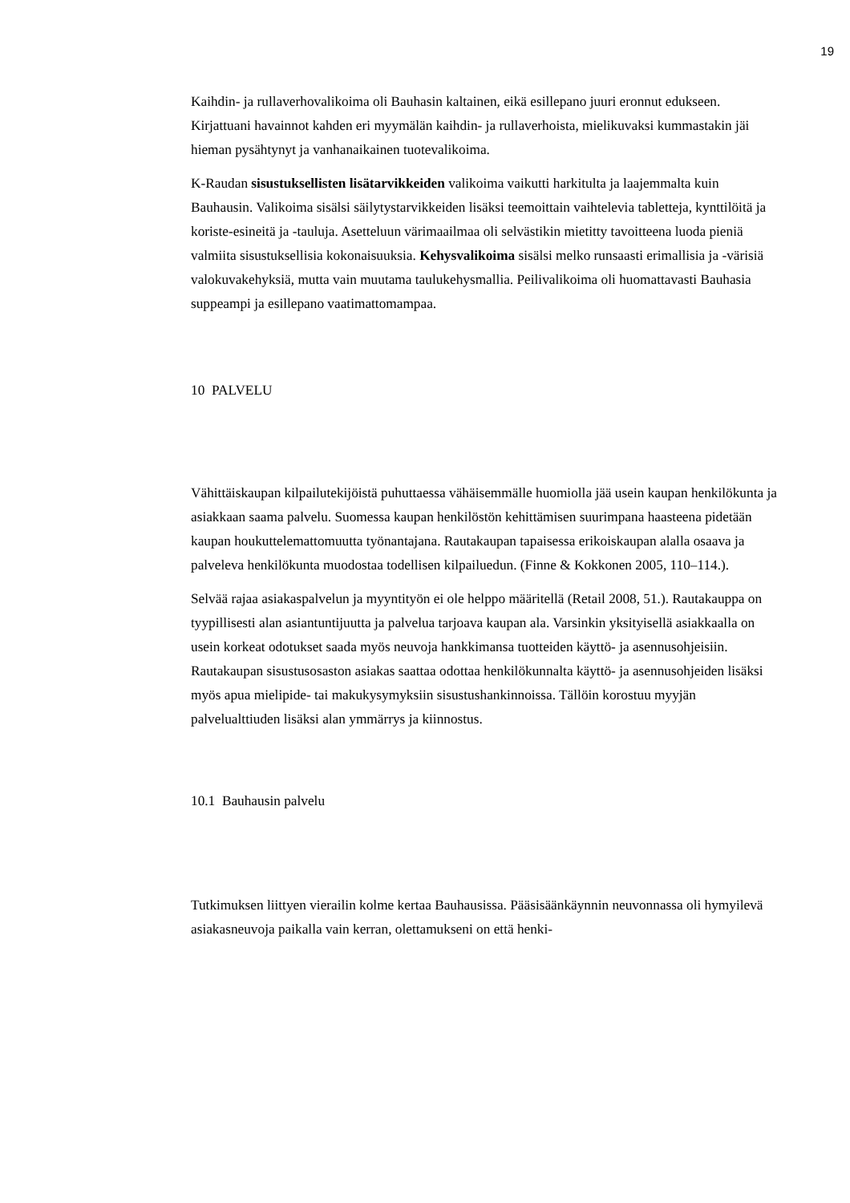19
Kaihdin- ja rullaverhovalikoima oli Bauhasin kaltainen, eikä esillepano juuri eronnut edukseen. Kirjattuani havainnot kahden eri myymälän kaihdin- ja rullaverhoista, mielikuvaksi kummastakin jäi hieman pysähtynyt ja vanhanaikainen tuotevalikoima.
K-Raudan sisustuksellisten lisätarvikkeiden valikoima vaikutti harkitulta ja laajemmalta kuin Bauhausin. Valikoima sisälsi säilytystarvikkeiden lisäksi teemoittain vaihtelevia tabletteja, kynttilöitä ja koriste-esineitä ja -tauluja. Asetteluun värimaailmaa oli selvästikin mietitty tavoitteena luoda pieniä valmiita sisustuksellisia kokonaisuuksia. Kehysvalikoima sisälsi melko runsaasti erimallisia ja -värisiä valokuvakehyksiä, mutta vain muutama taulukehysmallia. Peilivalikoima oli huomattavasti Bauhasia suppeampi ja esillepano vaatimattomampaa.
10 PALVELU
Vähittäiskaupan kilpailutekijöistä puhuttaessa vähäisemmälle huomiolla jää usein kaupan henkilökunta ja asiakkaan saama palvelu. Suomessa kaupan henkilöstön kehittämisen suurimpana haasteena pidetään kaupan houkuttelemattomuutta työnantajana. Rautakaupan tapaisessa erikoiskaupan alalla osaava ja palveleva henkilökunta muodostaa todellisen kilpailuedun. (Finne & Kokkonen 2005, 110–114.).
Selvää rajaa asiakaspalvelun ja myyntityön ei ole helppo määritellä (Retail 2008, 51.). Rautakauppa on tyypillisesti alan asiantuntijuutta ja palvelua tarjoava kaupan ala. Varsinkin yksityisellä asiakkaalla on usein korkeat odotukset saada myös neuvoja hankkimansa tuotteiden käyttö- ja asennusohjeisiin. Rautakaupan sisustusosaston asiakas saattaa odottaa henkilökunnalta käyttö- ja asennusohjeiden lisäksi myös apua mielipide- tai makukysymyksiin sisustushankinnoissa. Tällöin korostuu myyjän palvelualttiuden lisäksi alan ymmärrys ja kiinnostus.
10.1 Bauhausin palvelu
Tutkimuksen liittyen vierailin kolme kertaa Bauhausissa. Pääsisäänkäynnin neuvonnassa oli hymyilevä asiakasneuvoja paikalla vain kerran, olettamukseni on että henki-